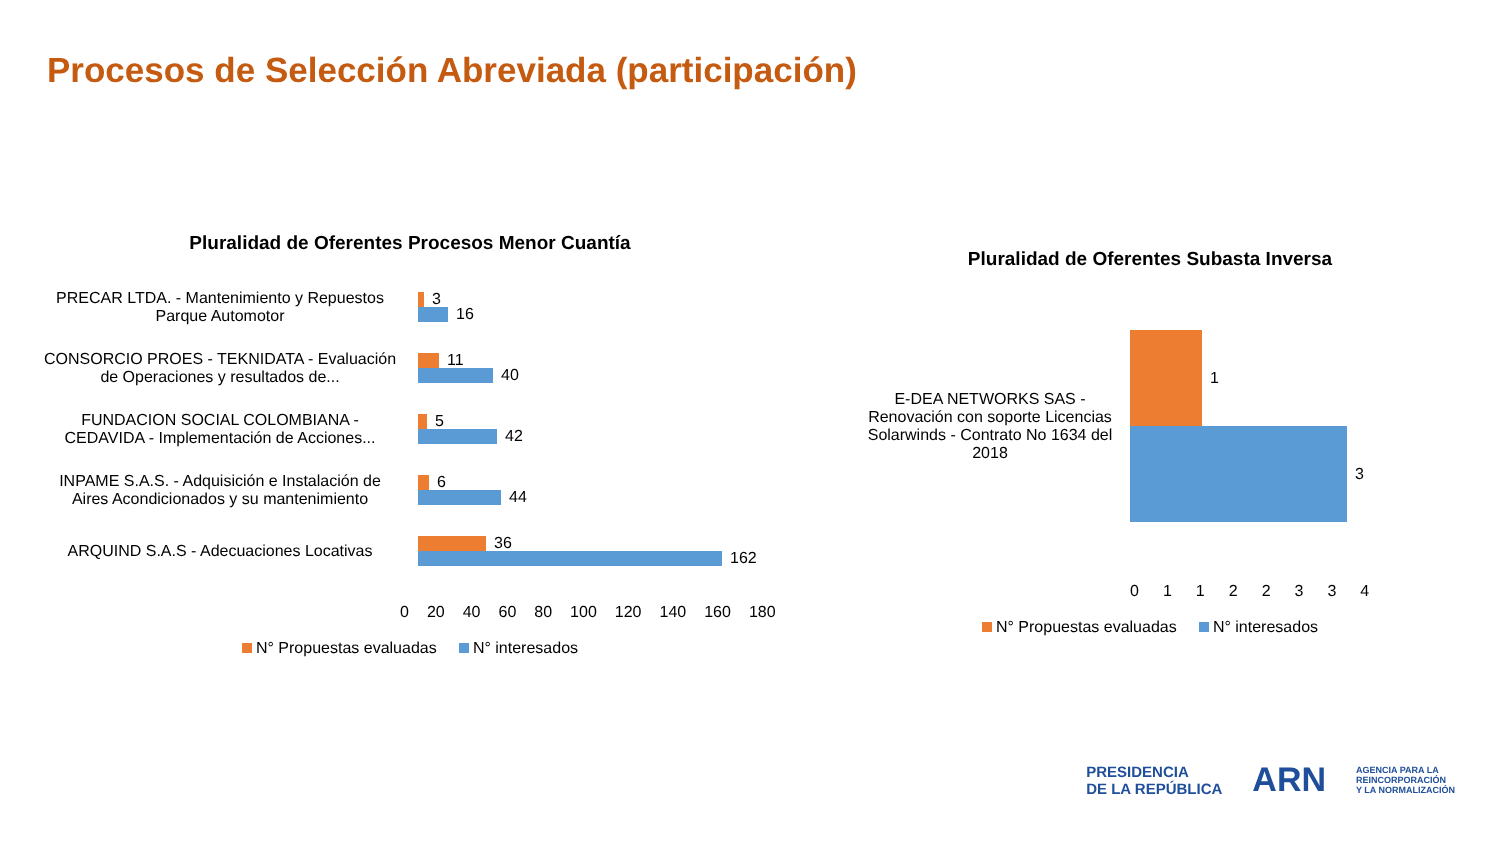Procesos de Selección Abreviada (participación)
Pluralidad de Oferentes Procesos Menor Cuantía
PRECAR LTDA. - Mantenimiento y Repuestos Parque Automotor
3
16
CONSORCIO PROES - TEKNIDATA - Evaluación de Operaciones y resultados de...
11
40
FUNDACION SOCIAL COLOMBIANA - CEDAVIDA - Implementación de Acciones...
5
42
INPAME S.A.S. - Adquisición e Instalación de Aires Acondicionados y su mantenimiento
6
44
ARQUIND S.A.S - Adecuaciones Locativas
36
162
0 20 40 60 80 100 120 140 160 180
N° Propuestas evaluadas N° interesados
Pluralidad de Oferentes Subasta Inversa
E-DEA NETWORKS SAS - Renovación con soporte Licencias Solarwinds - Contrato No 1634 del 2018
1
3
01122334
N° Propuestas evaluadas N° interesados
PRESIDENCIA
DE LA REPÚBLICA
ARN
AGENCIA PARA LA
REINCORPORACIÓN
Y LA NORMALIZACIÓN